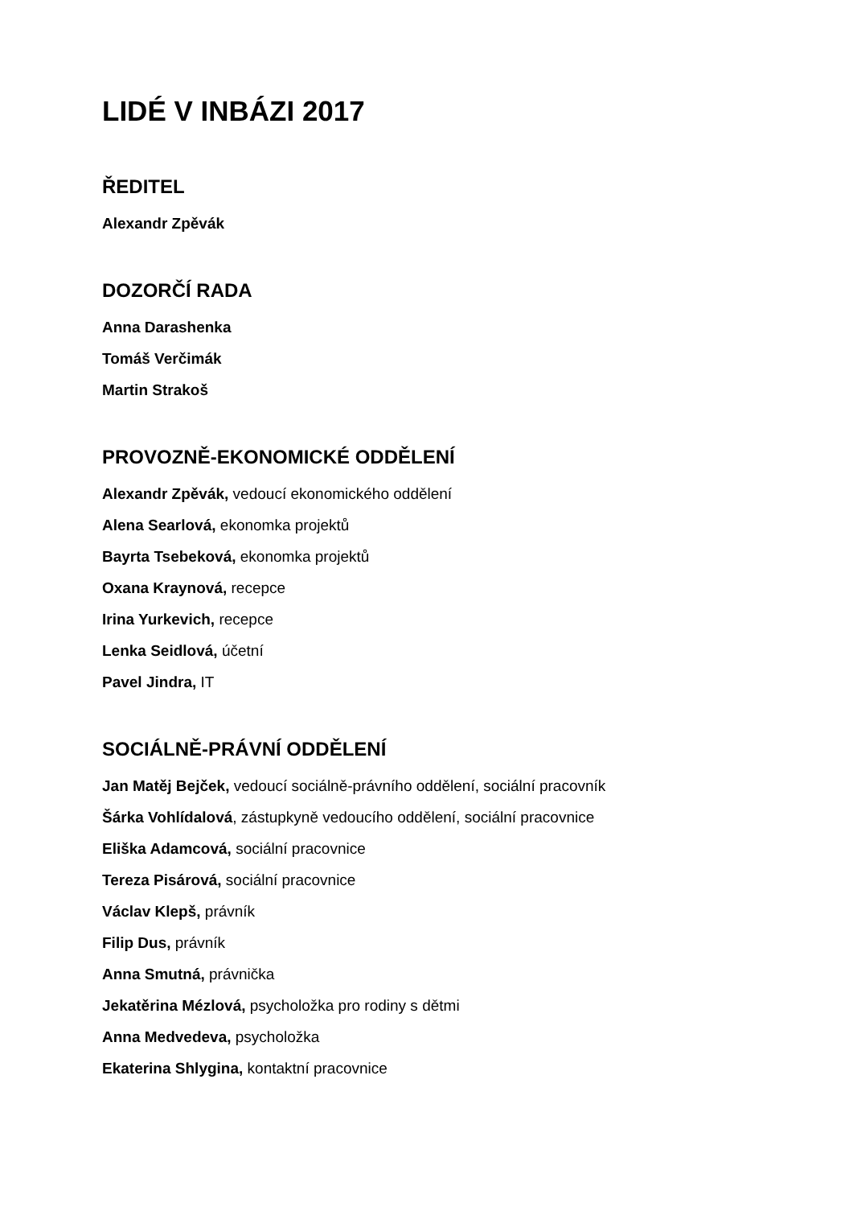LIDÉ V INBÁZI 2017
ŘEDITEL
Alexandr Zpěvák
DOZORČÍ RADA
Anna Darashenka
Tomáš Verčimák
Martin Strakoš
PROVOZNĚ-EKONOMICKÉ ODDĚLENÍ
Alexandr Zpěvák, vedoucí ekonomického oddělení
Alena Searlová, ekonomka projektů
Bayrta Tsebeková, ekonomka projektů
Oxana Kraynová, recepce
Irina Yurkevich, recepce
Lenka Seidlová, účetní
Pavel Jindra, IT
SOCIÁLNĚ-PRÁVNÍ ODDĚLENÍ
Jan Matěj Bejček, vedoucí sociálně-právního oddělení, sociální pracovník
Šárka Vohlídalová, zástupkyně vedoucího oddělení, sociální pracovnice
Eliška Adamcová, sociální pracovnice
Tereza Pisárová, sociální pracovnice
Václav Klepš, právník
Filip Dus, právník
Anna Smutná, právnička
Jekatěrina Mézlová, psycholožka pro rodiny s dětmi
Anna Medvedeva, psycholožka
Ekaterina Shlygina, kontaktní pracovnice